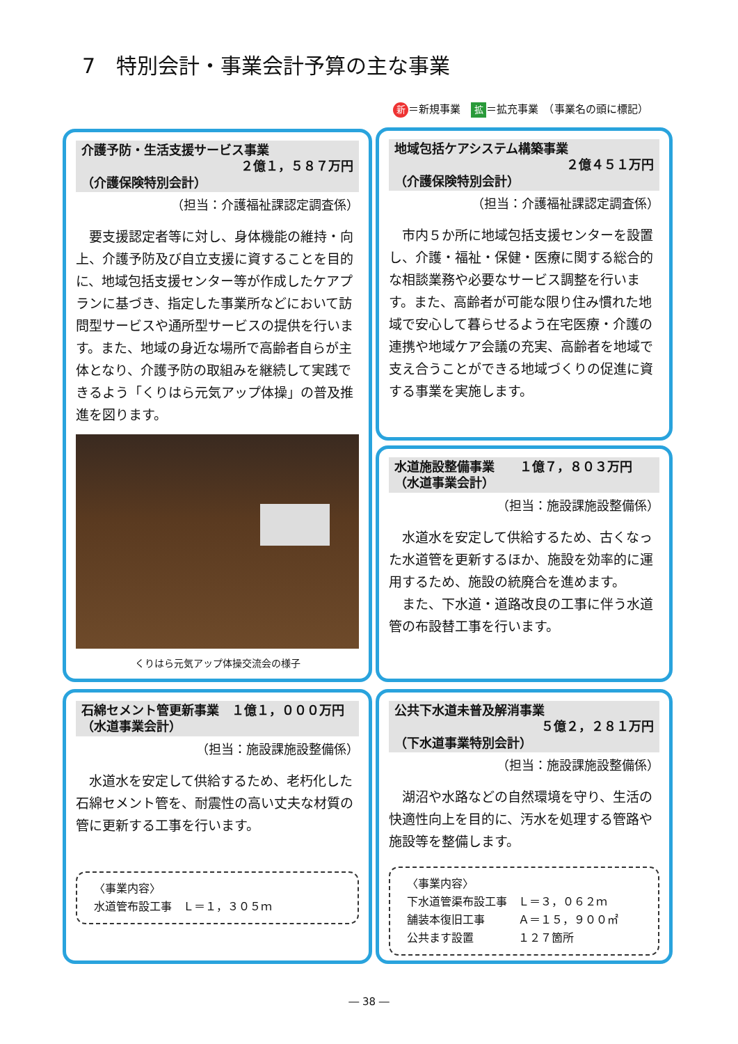7　特別会計・事業会計予算の主な事業
新 ＝新規事業　拡 ＝拡充事業　（事業名の頭に標記）
介護予防・生活支援サービス事業
２億１，５８７万円
（介護保険特別会計）
（担当：介護福祉課認定調査係）
要支援認定者等に対し、身体機能の維持・向上、介護予防及び自立支援に資することを目的に、地域包括支援センター等が作成したケアプランに基づき、指定した事業所などにおいて訪問型サービスや通所型サービスの提供を行います。また、地域の身近な場所で高齢者自らが主体となり、介護予防の取組みを継続して実践できるよう「くりはら元気アップ体操」の普及推進を図ります。
くりはら元気アップ体操交流会の様子
地域包括ケアシステム構築事業
２億４５１万円
（介護保険特別会計）
（担当：介護福祉課認定調査係）
市内５か所に地域包括支援センターを設置し、介護・福祉・保健・医療に関する総合的な相談業務や必要なサービス調整を行います。また、高齢者が可能な限り住み慣れた地域で安心して暮らせるよう在宅医療・介護の連携や地域ケア会議の充実、高齢者を地域で支え合うことができる地域づくりの促進に資する事業を実施します。
水道施設整備事業　　１億７，８０３万円
（水道事業会計）
（担当：施設課施設整備係）
水道水を安定して供給するため、古くなった水道管を更新するほか、施設を効率的に運用するため、施設の統廃合を進めます。
また、下水道・道路改良の工事に伴う水道管の布設替工事を行います。
石綿セメント管更新事業　１億１，０００万円
（水道事業会計）
（担当：施設課施設整備係）
水道水を安定して供給するため、老朽化した石綿セメント管を、耐震性の高い丈夫な材質の管に更新する工事を行います。
〈事業内容〉
水道管布設工事　Ｌ＝１，３０５ｍ
公共下水道未普及解消事業
５億２，２８１万円
（下水道事業特別会計）
（担当：施設課施設整備係）
湖沼や水路などの自然環境を守り、生活の快適性向上を目的に、汚水を処理する管路や施設等を整備します。
〈事業内容〉
下水道管渠布設工事　Ｌ＝３，０６２ｍ
舗装本復旧工事　　　Ａ＝１５，９００㎡
公共ます設置　　　　１２７箇所
― 38 ―